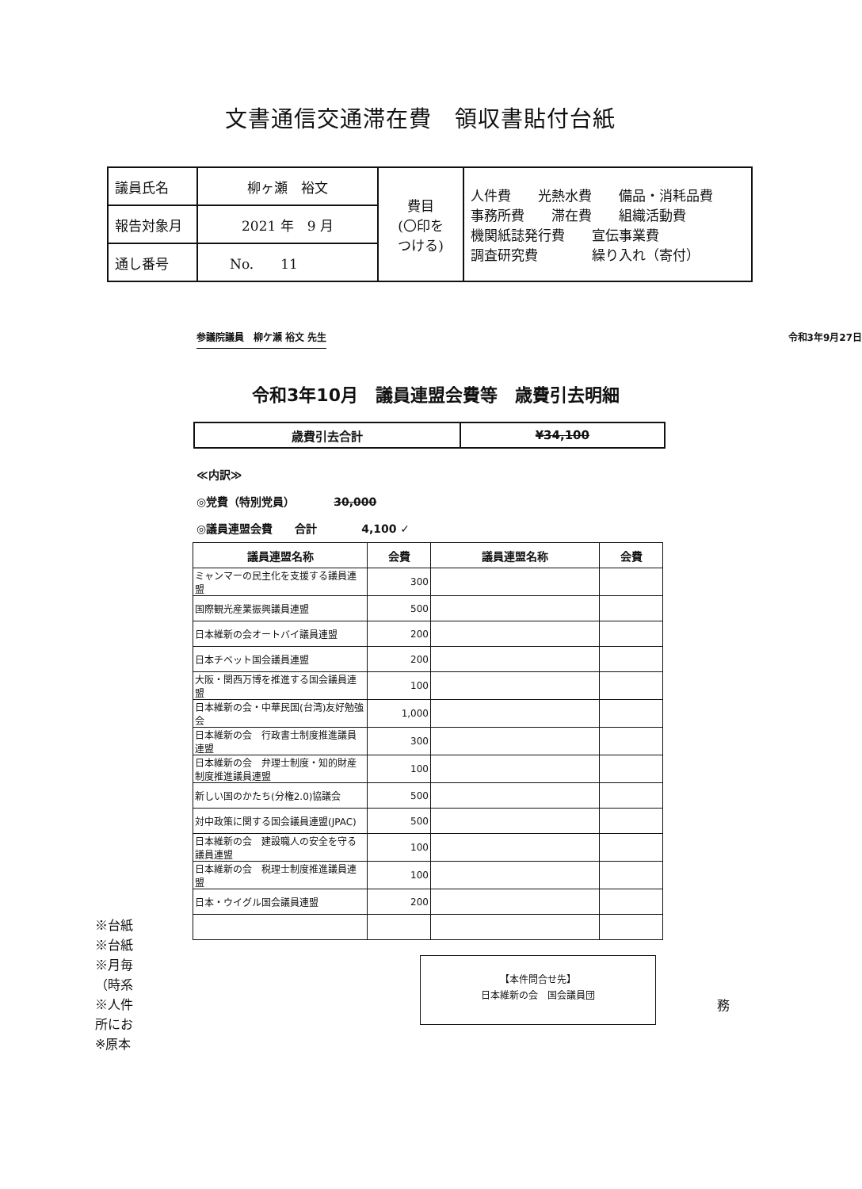文書通信交通滞在費　領収書貼付台紙
| 議員氏名 | 柳ヶ瀬 裕文 | 費目 (〇印を つける) | 人件費 光熱水費 備品・消耗品費 事務所費 滞在費 組織活動費 機関紙誌発行費 宣伝事業費 調査研究費 繰り入れ（寄付） |
| 報告対象月 | 2021 年 9 月 | | |
| 通し番号 | No. 11 | | |
参議院議員　柳ケ瀬 裕文 先生 令和3年9月27日
令和3年10月　議員連盟会費等　歳費引去明細
| 歳費引去合計 | ¥34,100 |
≪内訳≫
◎党費（特別党員）　　　　30,000
◎議員連盟会費　　合計　　　　4,100 ✓
| 議員連盟名称 | 会費 | 議員連盟名称 | 会費 |
| --- | --- | --- | --- |
| ミャンマーの民主化を支援する議員連盟 | 300 | | |
| 国際観光産業振興議員連盟 | 500 | | |
| 日本維新の会オートバイ議員連盟 | 200 | | |
| 日本チベット国会議員連盟 | 200 | | |
| 大阪・関西万博を推進する国会議員連盟 | 100 | | |
| 日本維新の会・中華民国(台湾)友好勉強会 | 1,000 | | |
| 日本維新の会 行政書士制度推進議員連盟 | 300 | | |
| 日本維新の会 弁理士制度・知的財産制度推進議員連盟 | 100 | | |
| 新しい国のかたち(分権2.0)協議会 | 500 | | |
| 対中政策に関する国会議員連盟(JPAC) | 500 | | |
| 日本維新の会 建設職人の安全を守る議員連盟 | 100 | | |
| 日本維新の会 税理士制度推進議員連盟 | 100 | | |
| 日本・ウイグル国会議員連盟 | 200 | | |
※台紙
※台紙
※月毎
（時系
※人件
所にお
※原本
【本件問合せ先】
日本維新の会　国会議員団
務